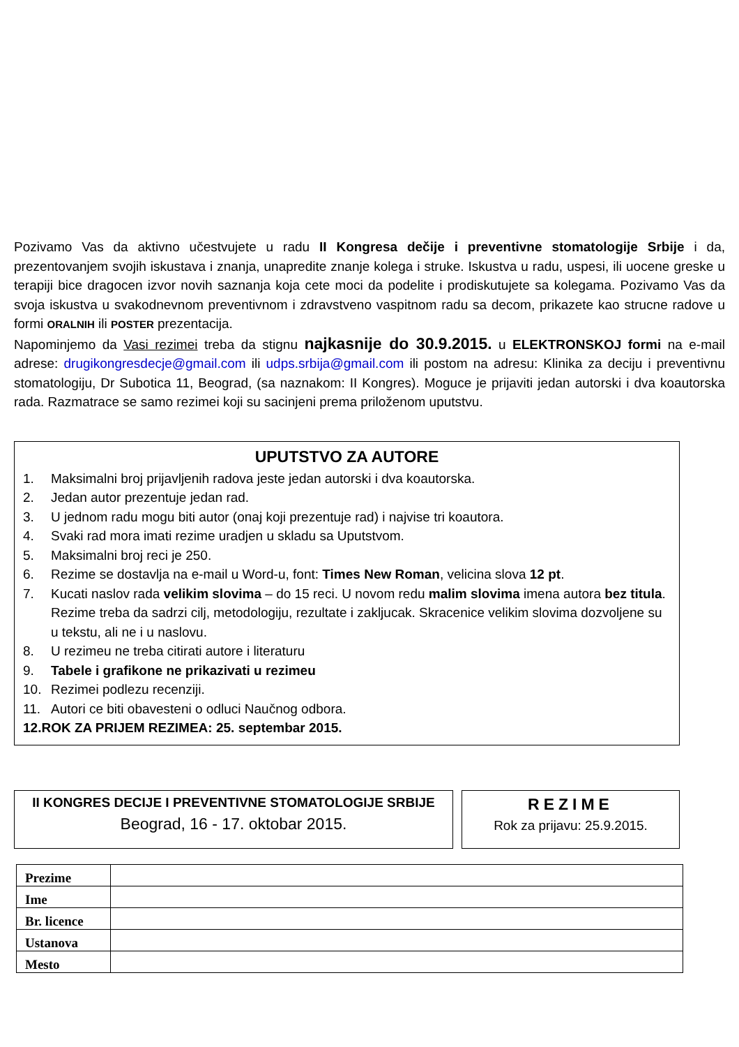Pozivamo Vas da aktivno učestvujete u radu II Kongresa dečije i preventivne stomatologije Srbije i da, prezentovanjem svojih iskustava i znanja, unapredite znanje kolega i struke. Iskustva u radu, uspesi, ili uocene greske u terapiji bice dragocen izvor novih saznanja koja cete moci da podelite i prodiskutujete sa kolegama. Pozivamo Vas da svoja iskustva u svakodnevnom preventivnom i zdravstveno vaspitnom radu sa decom, prikazete kao strucne radove u formi ORALNIH ili POSTER prezentacija.
Napominjemo da Vasi rezimei treba da stignu najkasnije do 30.9.2015. u ELEKTRONSKOJ formi na e-mail adrese: drugikongresdecje@gmail.com ili udps.srbija@gmail.com ili postom na adresu: Klinika za deciju i preventivnu stomatologiju, Dr Subotica 11, Beograd, (sa naznakom: II Kongres). Moguce je prijaviti jedan autorski i dva koautorska rada. Razmatrace se samo rezimei koji su sacinjeni prema priloženom uputstvu.
UPUTSTVO ZA AUTORE
1. Maksimalni broj prijavljenih radova jeste jedan autorski i dva koautorska.
2. Jedan autor prezentuje jedan rad.
3. U jednom radu mogu biti autor (onaj koji prezentuje rad) i najvise tri koautora.
4. Svaki rad mora imati rezime uradjen u skladu sa Uputstvom.
5. Maksimalni broj reci je 250.
6. Rezime se dostavlja na e-mail u Word-u, font: Times New Roman, velicina slova 12 pt.
7. Kucati naslov rada velikim slovima – do 15 reci. U novom redu malim slovima imena autora bez titula. Rezime treba da sadrzi cilj, metodologiju, rezultate i zakljucak. Skracenice velikim slovima dozvoljene su u tekstu, ali ne i u naslovu.
8. U rezimeu ne treba citirati autore i literaturu
9. Tabele i grafikone ne prikazivati u rezimeu
10. Rezimei podlezu recenziji.
11. Autori ce biti obavesteni o odluci Naučnog odbora.
12. ROK ZA PRIJEM REZIMEA: 25. septembar 2015.
II KONGRES DECIJE I PREVENTIVNE STOMATOLOGIJE SRBIJE
Beograd, 16 - 17. oktobar 2015.
REZIME
Rok za prijavu: 25.9.2015.
| Prezime | |
| Ime | |
| Br. licence | |
| Ustanova | |
| Mesto | |